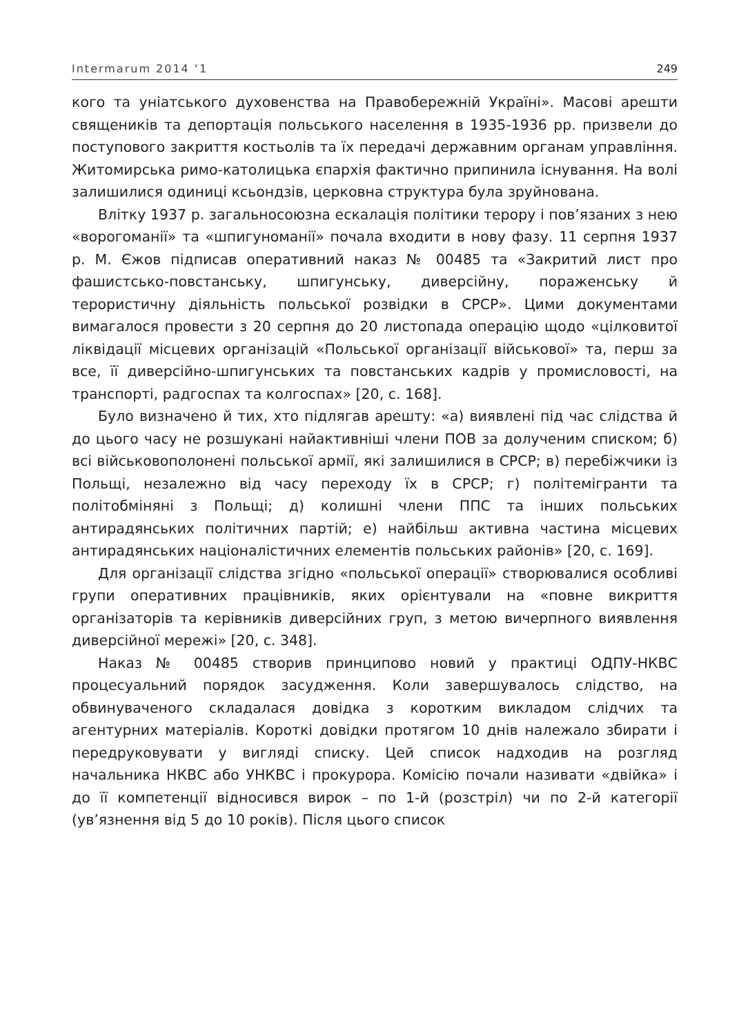Intermarum 2014 ‘1 249
кого та уніатського духовенства на Правобережній Україні». Масові арешти священиків та депортація польського населення в 1935-1936 рр. призвели до поступового закриття костьолів та їх передачі державним органам управління. Житомирська римо-католицька єпархія фактично припинила існування. На волі залишилися одиниці ксьондзів, церковна структура була зруйнована.
Влітку 1937 р. загальносоюзна ескалація політики терору і пов’язаних з нею «ворогоманії» та «шпигуноманії» почала входити в нову фазу. 11 серпня 1937 р. М. Єжов підписав оперативний наказ № 00485 та «Закритий лист про фашистсько-повстанську, шпигунську, диверсійну, пораженську й терористичну діяльність польської розвідки в СРСР». Цими документами вимагалося провести з 20 серпня до 20 листопада операцію щодо «цілковитої ліквідації місцевих організацій «Польської організації військової» та, перш за все, її диверсійно-шпигунських та повстанських кадрів у промисловості, на транспорті, радгоспах та колгоспах» [20, с. 168].
Було визначено й тих, хто підлягав арешту: «а) виявлені під час слідства й до цього часу не розшукані найактивніші члени ПОВ за долученим списком; б) всі військовополонені польської армії, які залишилися в СРСР; в) перебіжчики із Польщі, незалежно від часу переходу їх в СРСР; г) політемігранти та політобміняні з Польщі; д) колишні члени ППС та інших польських антирадянських політичних партій; е) найбільш активна частина місцевих антирадянських націоналістичних елементів польських районів» [20, с. 169].
Для організації слідства згідно «польської операції» створювалися особливі групи оперативних працівників, яких орієнтували на «повне викриття організаторів та керівників диверсійних груп, з метою вичерпного виявлення диверсійної мережі» [20, с. 348].
Наказ № 00485 створив принципово новий у практиці ОДПУ-НКВС процесуальний порядок засудження. Коли завершувалось слідство, на обвинуваченого складалася довідка з коротким викладом слідчих та агентурних матеріалів. Короткі довідки протягом 10 днів належало збирати і передруковувати у вигляді списку. Цей список надходив на розгляд начальника НКВС або УНКВС і прокурора. Комісію почали називати «двійка» і до її компетенції відносився вирок – по 1-й (розстріл) чи по 2-й категорії (ув’язнення від 5 до 10 років). Після цього список